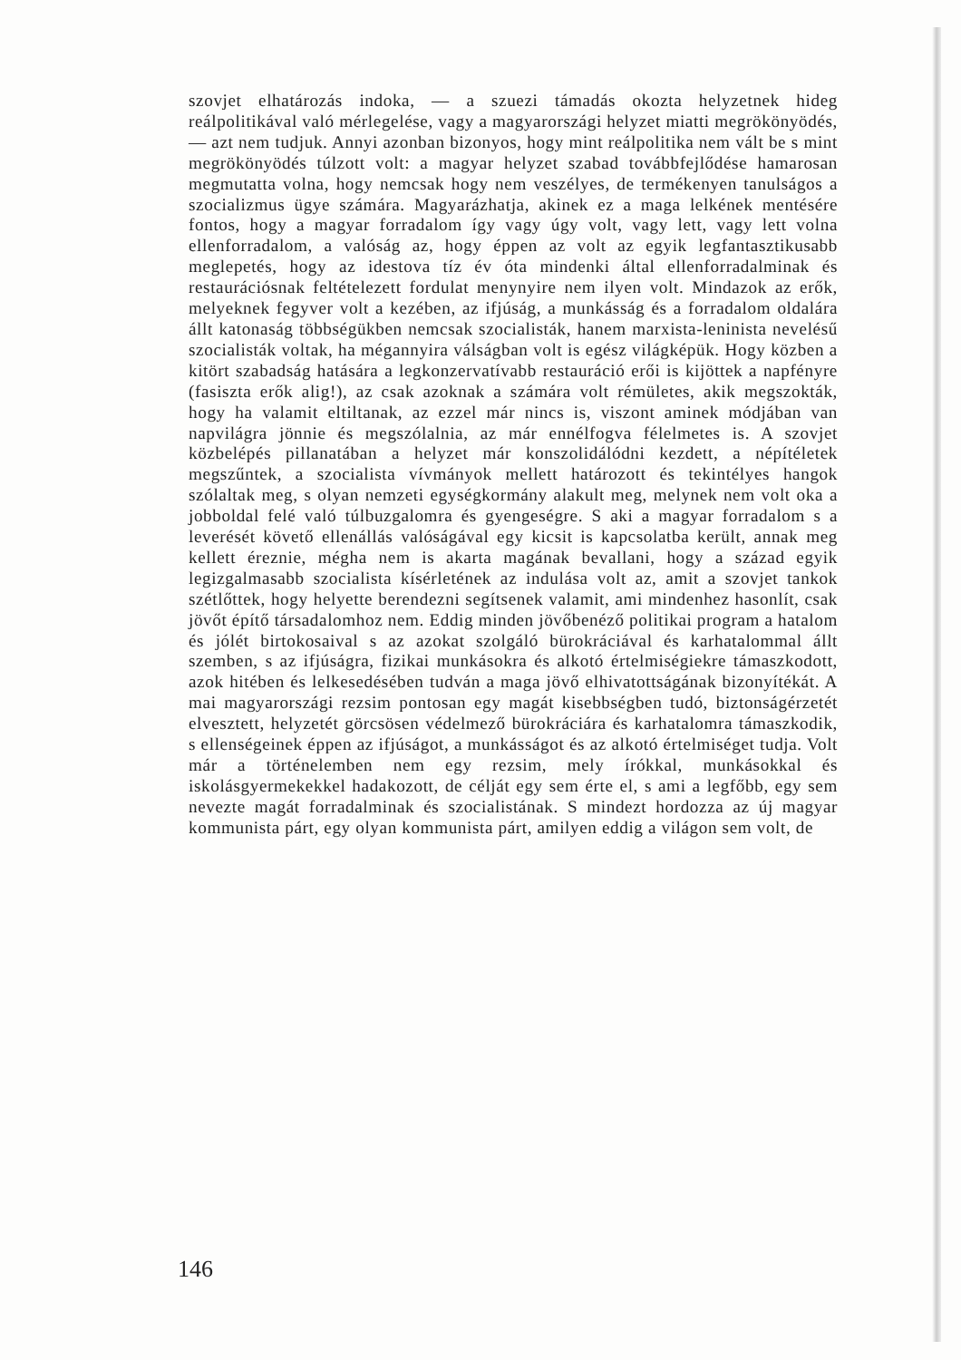szovjet elhatározás indoka, — a szuezi támadás okozta helyzetnek hideg reálpolitikával való mérlegelése, vagy a magyarországi helyzet miatti megrökönyödés, — azt nem tudjuk. Annyi azonban bizonyos, hogy mint reálpolitika nem vált be s mint megrökönyödés túlzott volt: a magyar helyzet szabad továbbfejlődése hamarosan megmutatta volna, hogy nemcsak hogy nem veszélyes, de termékenyen tanulságos a szocializmus ügye számára. Magyarázhatja, akinek ez a maga lelkének mentésére fontos, hogy a magyar forradalom így vagy úgy volt, vagy lett, vagy lett volna ellenforradalom, a valóság az, hogy éppen az volt az egyik legfantasztikusabb meglepetés, hogy az idestova tíz év óta mindenki által ellenforradalminak és restaurációsnak feltételezett fordulat menynyire nem ilyen volt. Mindazok az erők, melyeknek fegyver volt a kezében, az ifjúság, a munkásság és a forradalom oldalára állt katonaság többségükben nemcsak szocialisták, hanem marxista-leninista nevelésű szocialisták voltak, ha mégannyira válságban volt is egész világképük. Hogy közben a kitört szabadság hatására a legkonzervatívabb restauráció erői is kijöttek a napfényre (fasiszta erők alig!), az csak azoknak a számára volt rémületes, akik megszokták, hogy ha valamit eltiltanak, az ezzel már nincs is, viszont aminek módjában van napvilágra jönnie és megszólalnia, az már ennélfogva félelmetes is. A szovjet közbelépés pillanatában a helyzet már konszolidálódni kezdett, a népítéletek megszűntek, a szocialista vívmányok mellett határozott és tekintélyes hangok szólaltak meg, s olyan nemzeti egységkormány alakult meg, melynek nem volt oka a jobboldal felé való túlbuzgalomra és gyengeségre. S aki a magyar forradalom s a leverését követő ellenállás valóságával egy kicsit is kapcsolatba került, annak meg kellett éreznie, mégha nem is akarta magának bevallani, hogy a század egyik legizgalmasabb szocialista kísérletének az indulása volt az, amit a szovjet tankok szétlőttek, hogy helyette berendezni segítsenek valamit, ami mindenhez hasonlít, csak jövőt építő társadalomhoz nem. Eddig minden jövőbenéző politikai program a hatalom és jólét birtokosaival s az azokat szolgáló bürokráciával és karhatalommal állt szemben, s az ifjúságra, fizikai munkásokra és alkotó értelmiségiekre támaszkodott, azok hitében és lelkesedésében tudván a maga jövő elhivatottságának bizonyítékát. A mai magyarországi rezsim pontosan egy magát kisebbségben tudó, biztonságérzetét elvesztett, helyzetét görcsösen védelmező bürokráciára és karhatalomra támaszkodik, s ellenségeinek éppen az ifjúságot, a munkásságot és az alkotó értelmiséget tudja. Volt már a történelemben nem egy rezsim, mely írókkal, munkásokkal és iskolásgyermekekkel hadakozott, de célját egy sem érte el, s ami a legfőbb, egy sem nevezte magát forradalminak és szocialistának. S mindezt hordozza az új magyar kommunista párt, egy olyan kommunista párt, amilyen eddig a világon sem volt, de
146